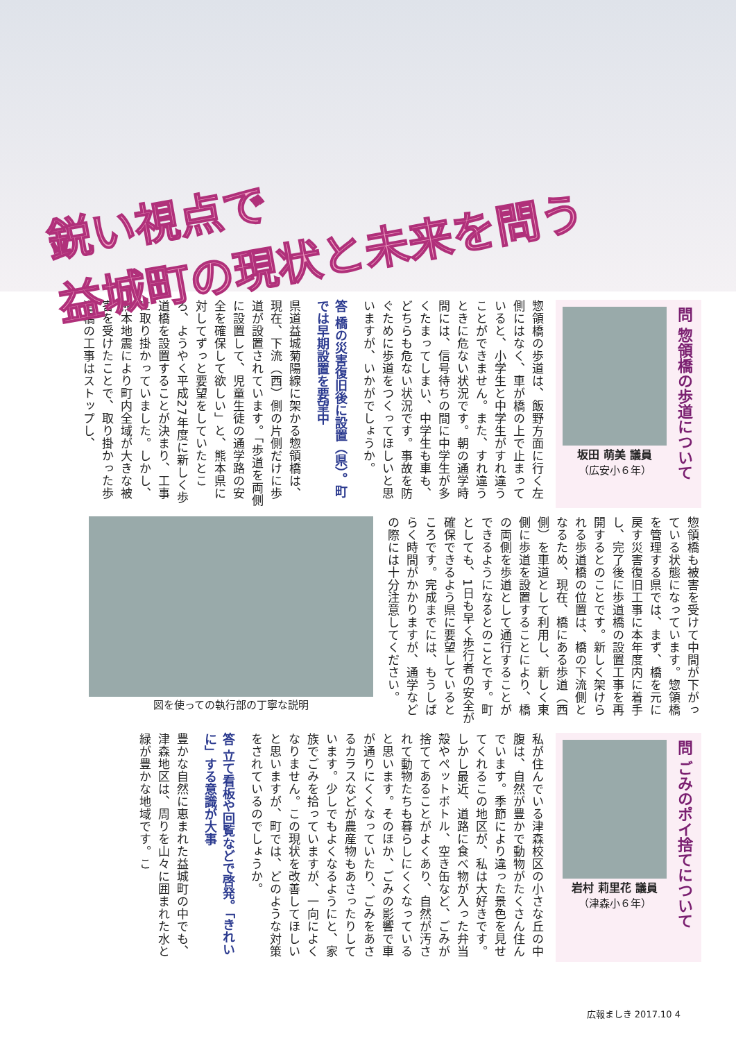鋭い視点で
益城町の現状と未来を問う
問 惣領橋の歩道について
坂田 萌美 議員
（広安小６年）
惣領橋の歩道は、飯野方面に行く左側にはなく、車が橋の上で止まっていると、小学生と中学生がすれ違うことができません。また、すれ違うときに危ない状況です。朝の通学時間には、信号待ちの間に中学生が多くたまってしまい、中学生も車も、どちらも危ない状況です。事故を防ぐために歩道をつくってほしいと思いますが、いかがでしょうか。
答 橋の災害復旧後に設置（県）。町では早期設置を要望中
県道益城菊陽線に架かる惣領橋は、現在、下流（西）側の片側だけに歩道が設置されています。「歩道を両側に設置して、児童生徒の通学路の安全を確保して欲しい」と、熊本県に対してずっと要望をしていたところ、ようやく平成27年度に新しく歩道橋を設置することが決まり、工事に取り掛かっていました。しかし、熊本地震により町内全域が大きな被害を受けたことで、取り掛かった歩道橋の工事はストップし、
惣領橋も被害を受けて中間が下がっている状態になっています。惣領橋を管理する県では、まず、橋を元に戻す災害復旧工事に本年度内に着手し、完了後に歩道橋の設置工事を再開するとのことです。新しく架けられる歩道橋の位置は、橋の下流側となるため、現在、橋にある歩道（西側）を車道として利用し、新しく東側に歩道を設置することにより、橋の両側を歩道として通行することができるようになるとのことです。町としても、1日も早く歩行者の安全が確保できるよう県に要望しているところです。完成までには、もうしばらく時間がかかりますが、通学などの際には十分注意してください。
図を使っての執行部の丁寧な説明
問 ごみのポイ捨てについて
岩村 莉里花 議員
（津森小６年）
私が住んでいる津森校区の小さな丘の中腹は、自然が豊かで動物がたくさん住んでいます。季節により違った景色を見せてくれるこの地区が、私は大好きです。しかし最近、道路に食べ物が入った弁当殻やペットボトル、空き缶など、ごみが捨ててあることがよくあり、自然が汚されて動物たちも暮らしにくくなっていると思います。そのほか、ごみの影響で車が通りにくくなっていたり、ごみをあさるカラスなどが農産物もあさったりしています。少しでもよくなるようにと、家族でごみを拾っていますが、一向によくなりません。この現状を改善してほしいと思いますが、町では、どのような対策をされているのでしょうか。
答 立て看板や回覧などで啓発。「きれいに」する意識が大事
豊かな自然に恵まれた益城町の中でも、津森地区は、周りを山々に囲まれた水と緑が豊かな地域です。こ
広報ましき 2017.10 4